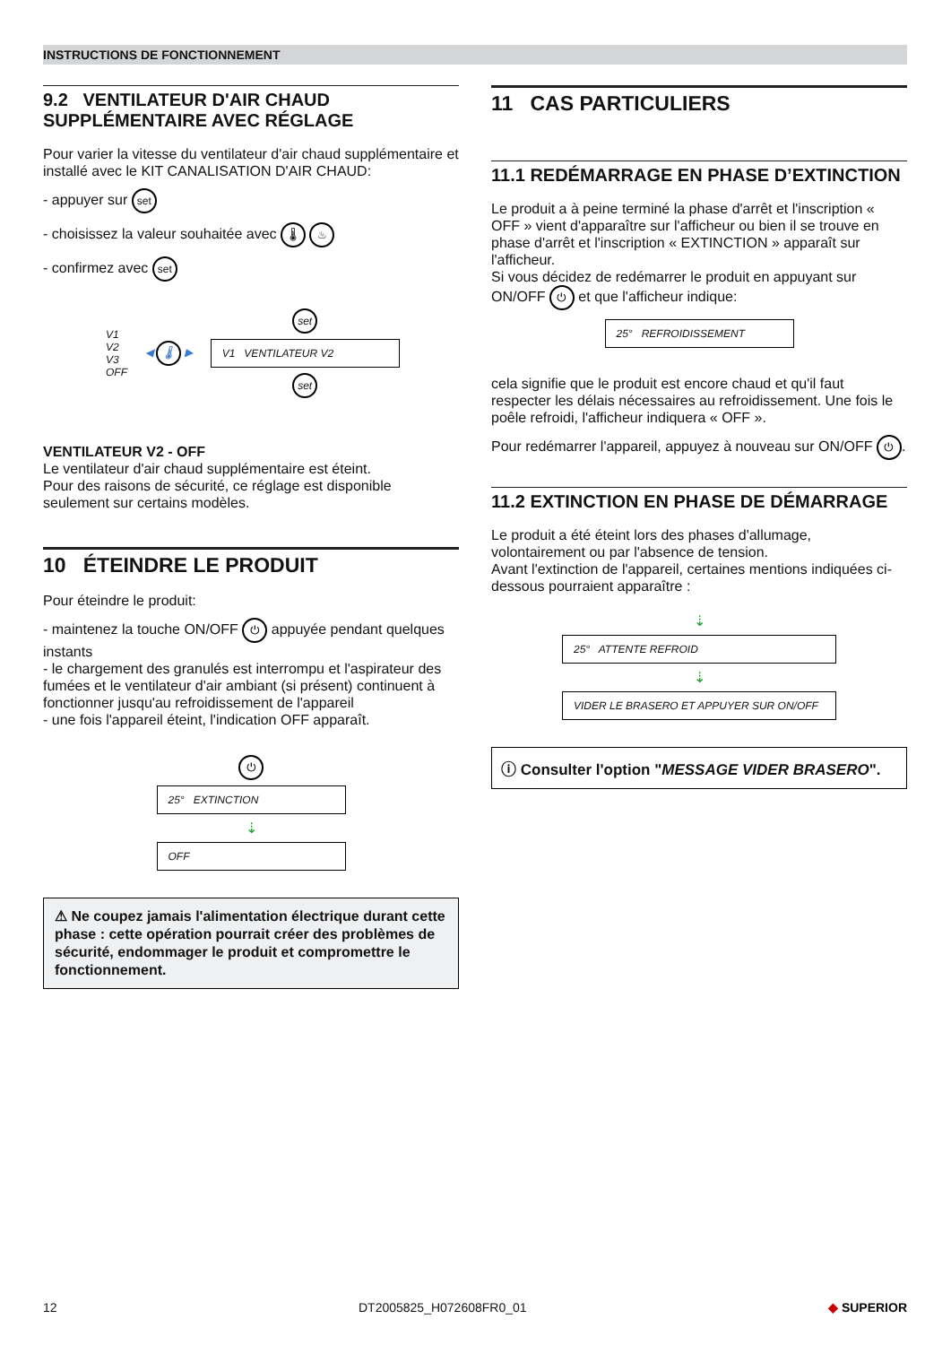INSTRUCTIONS DE FONCTIONNEMENT
9.2 VENTILATEUR D'AIR CHAUD SUPPLÉMENTAIRE AVEC RÉGLAGE
Pour varier la vitesse du ventilateur d'air chaud supplémentaire et installé avec le KIT CANALISATION D'AIR CHAUD:
- appuyer sur set
- choisissez la valeur souhaitée avec 🌡 ♨
- confirmez avec set
V1
V2
V3
OFF
◀ 🌡 ▶
set
V1 VENTILATEUR V2
set
VENTILATEUR V2 - OFF
Le ventilateur d'air chaud supplémentaire est éteint.
Pour des raisons de sécurité, ce réglage est disponible seulement sur certains modèles.
10 ÉTEINDRE LE PRODUIT
Pour éteindre le produit:
- maintenez la touche ON/OFF ⏻ appuyée pendant quelques instants
- le chargement des granulés est interrompu et l'aspirateur des fumées et le ventilateur d'air ambiant (si présent) continuent à fonctionner jusqu'au refroidissement de l'appareil
- une fois l'appareil éteint, l'indication OFF apparaît.
⏻
25° EXTINCTION
⇣
OFF
⚠ Ne coupez jamais l'alimentation électrique durant cette phase : cette opération pourrait créer des problèmes de sécurité, endommager le produit et compromettre le fonctionnement.
11 CAS PARTICULIERS
11.1 REDÉMARRAGE EN PHASE D’EXTINCTION
Le produit a à peine terminé la phase d'arrêt et l'inscription « OFF » vient d'apparaître sur l'afficheur ou bien il se trouve en phase d'arrêt et l'inscription « EXTINCTION » apparaît sur l'afficheur.
Si vous décidez de redémarrer le produit en appuyant sur ON/OFF ⏻ et que l'afficheur indique:
25° REFROIDISSEMENT
cela signifie que le produit est encore chaud et qu'il faut respecter les délais nécessaires au refroidissement. Une fois le poêle refroidi, l'afficheur indiquera « OFF ».
Pour redémarrer l'appareil, appuyez à nouveau sur ON/OFF ⏻.
11.2 EXTINCTION EN PHASE DE DÉMARRAGE
Le produit a été éteint lors des phases d'allumage, volontairement ou par l'absence de tension.
Avant l'extinction de l'appareil, certaines mentions indiquées ci-dessous pourraient apparaître :
⇣
25° ATTENTE REFROID
⇣
VIDER LE BRASERO ET APPUYER SUR ON/OFF
ⓘ Consulter l'option "MESSAGE VIDER BRASERO".
12 DT2005825_H072608FR0_01 ◆ SUPERIOR